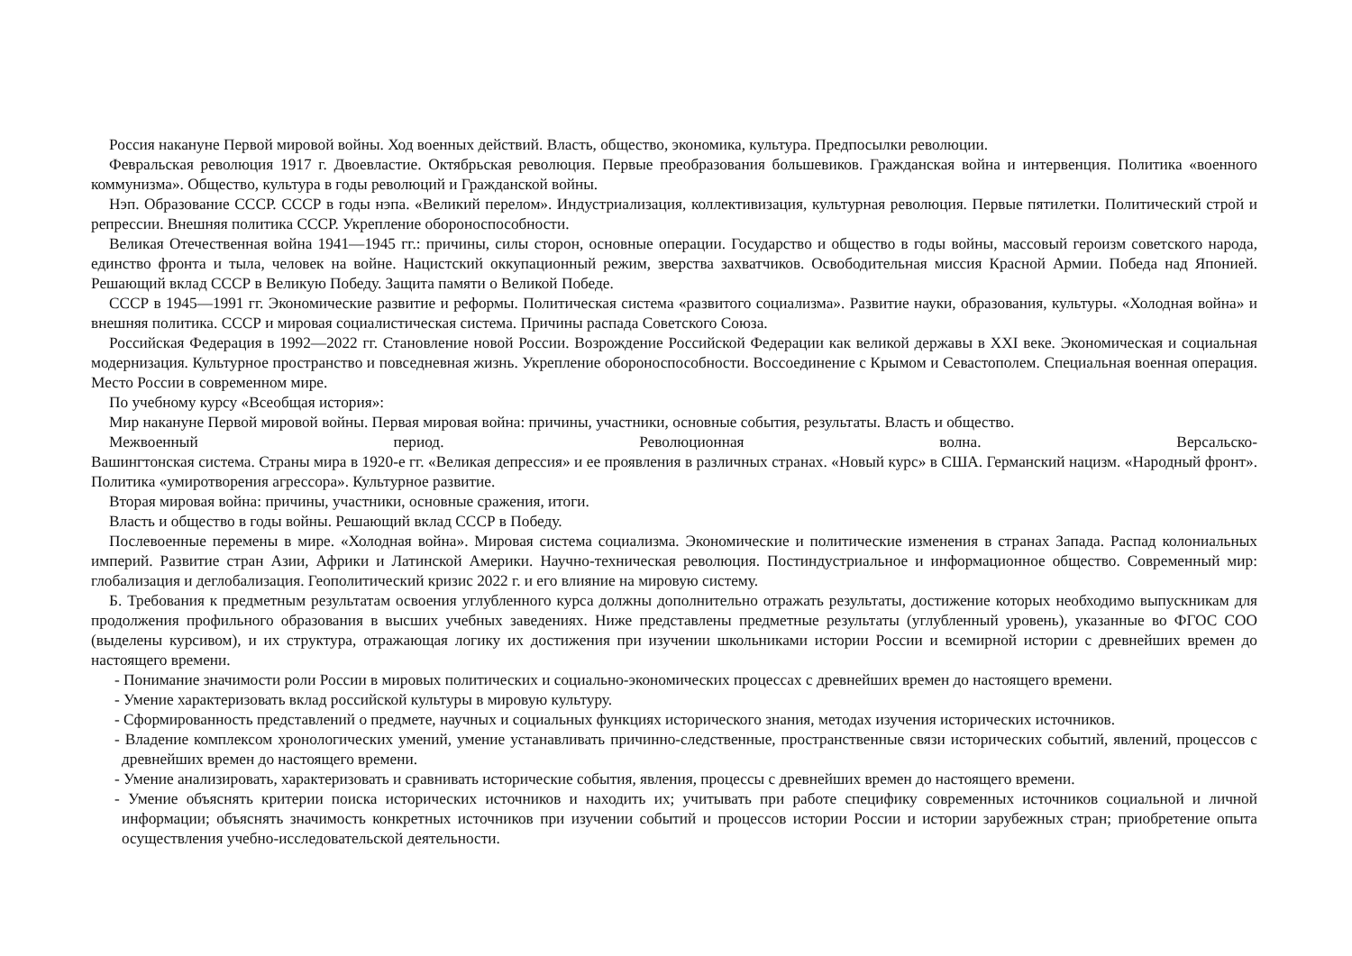Россия накануне Первой мировой войны. Ход военных действий. Власть, общество, экономика, культура. Предпосылки революции.
Февральская революция 1917 г. Двоевластие. Октябрьская революция. Первые преобразования большевиков. Гражданская война и интервенция. Политика «военного коммунизма». Общество, культура в годы революций и Гражданской войны.
Нэп. Образование СССР. СССР в годы нэпа. «Великий перелом». Индустриализация, коллективизация, культурная революция. Первые пятилетки. Политический строй и репрессии. Внешняя политика СССР. Укрепление обороноспособности.
Великая Отечественная война 1941—1945 гг.: причины, силы сторон, основные операции. Государство и общество в годы войны, массовый героизм советского народа, единство фронта и тыла, человек на войне. Нацистский оккупационный режим, зверства захватчиков. Освободительная миссия Красной Армии. Победа над Японией. Решающий вклад СССР в Великую Победу. Защита памяти о Великой Победе.
СССР в 1945—1991 гг. Экономические развитие и реформы. Политическая система «развитого социализма». Развитие науки, образования, культуры. «Холодная война» и внешняя политика. СССР и мировая социалистическая система. Причины распада Советского Союза.
Российская Федерация в 1992—2022 гг. Становление новой России. Возрождение Российской Федерации как великой державы в XXI веке. Экономическая и социальная модернизация. Культурное пространство и повседневная жизнь. Укрепление обороноспособности. Воссоединение с Крымом и Севастополем. Специальная военная операция. Место России в современном мире.
По учебному курсу «Всеобщая история»:
Мир накануне Первой мировой войны. Первая мировая война: причины, участники, основные события, результаты. Власть и общество.
Межвоенный период. Революционная волна. Версальско-
Вашингтонская система. Страны мира в 1920-е гг. «Великая депрессия» и ее проявления в различных странах. «Новый курс» в США. Германский нацизм. «Народный фронт». Политика «умиротворения агрессора». Культурное развитие.
Вторая мировая война: причины, участники, основные сражения, итоги.
Власть и общество в годы войны. Решающий вклад СССР в Победу.
Послевоенные перемены в мире. «Холодная война». Мировая система социализма. Экономические и политические изменения в странах Запада. Распад колониальных империй. Развитие стран Азии, Африки и Латинской Америки. Научно-техническая революция. Постиндустриальное и информационное общество. Современный мир: глобализация и деглобализация. Геополитический кризис 2022 г. и его влияние на мировую систему.
Б. Требования к предметным результатам освоения углубленного курса должны дополнительно отражать результаты, достижение которых необходимо выпускникам для продолжения профильного образования в высших учебных заведениях. Ниже представлены предметные результаты (углубленный уровень), указанные во ФГОС СОО (выделены курсивом), и их структура, отражающая логику их достижения при изучении школьниками истории России и всемирной истории с древнейших времен до настоящего времени.
- Понимание значимости роли России в мировых политических и социально-экономических процессах с древнейших времен до настоящего времени.
- Умение характеризовать вклад российской культуры в мировую культуру.
- Сформированность представлений о предмете, научных и социальных функциях исторического знания, методах изучения исторических источников.
- Владение комплексом хронологических умений, умение устанавливать причинно-следственные, пространственные связи исторических событий, явлений, процессов с древнейших времен до настоящего времени.
- Умение анализировать, характеризовать и сравнивать исторические события, явления, процессы с древнейших времен до настоящего времени.
- Умение объяснять критерии поиска исторических источников и находить их; учитывать при работе специфику современных источников социальной и личной информации; объяснять значимость конкретных источников при изучении событий и процессов истории России и истории зарубежных стран; приобретение опыта осуществления учебно-исследовательской деятельности.